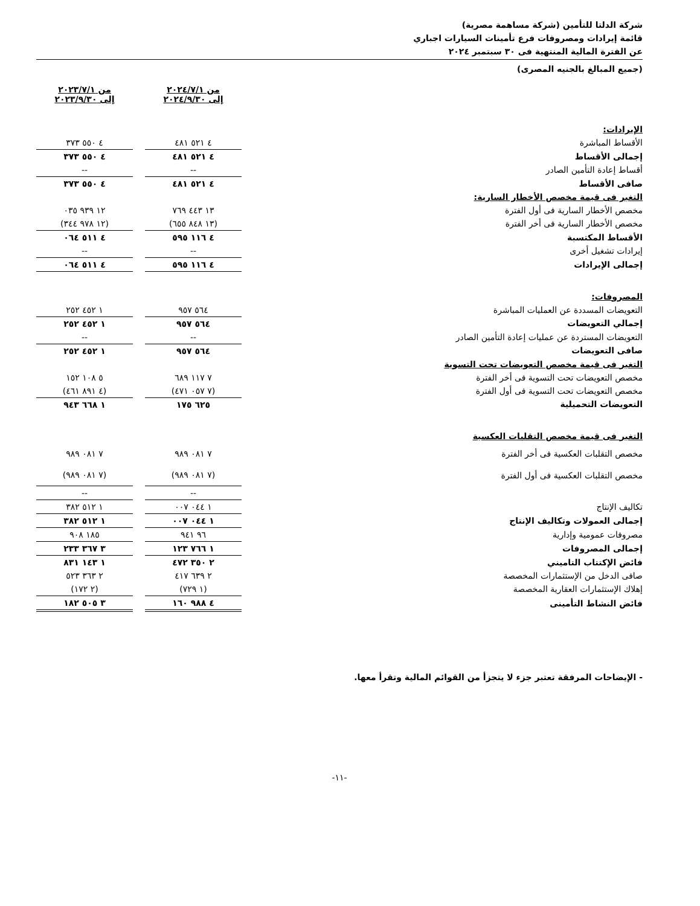شركة الدلتا للتأمين (شركة مساهمة مصرية)
قائمة إيرادات ومصروفات فرع تأمينات السيارات اجباري
عن الفترة المالية المنتهية فى ٣٠ سبتمبر ٢٠٢٤
(جميع المبالغ بالجنيه المصرى)
| | من ٢٠٢٤/٧/١ إلى ٢٠٢٤/٩/٣٠ | | من ٢٠٢٣/٧/١ إلى ٢٠٢٣/٩/٣٠ |
| الإيرادات: | | | |
| الأقساط المباشرة | ٤ ٥٢١ ٤٨١ | | ٤ ٥٥٠ ٣٧٣ |
| إجمالى الأقساط | ٤ ٥٢١ ٤٨١ | | ٤ ٥٥٠ ٣٧٣ |
| أقساط إعادة التأمين الصادر | -- | | -- |
| صافى الأقساط | ٤ ٥٢١ ٤٨١ | | ٤ ٥٥٠ ٣٧٣ |
| التغير فى قيمة مخصص الأخطار السارية: | | | |
| مخصص الأخطار السارية فى أول الفترة | ١٣ ٤٤٣ ٧٦٩ | | ١٢ ٩٣٩ ٠٣٥ |
| مخصص الأخطار السارية فى أخر الفترة | (١٣ ٨٤٨ ٦٥٥) | | (١٢ ٩٧٨ ٣٤٤) |
| الأقساط المكتسبة | ٤ ١١٦ ٥٩٥ | | ٤ ٥١١ ٠٦٤ |
| إيرادات تشغيل أخرى | -- | | -- |
| إجمالى الإيرادات | ٤ ١١٦ ٥٩٥ | | ٤ ٥١١ ٠٦٤ |
| المصروفات: | | | |
| التعويضات المسددة عن العمليات المباشرة | ٥٦٤ ٩٥٧ | | ١ ٤٥٢ ٢٥٢ |
| إجمالي التعويضات | ٥٦٤ ٩٥٧ | | ١ ٤٥٢ ٢٥٢ |
| التعويضات المستردة عن عمليات إعادة التأمين الصادر | -- | | -- |
| صافى التعويضات | ٥٦٤ ٩٥٧ | | ١ ٤٥٢ ٢٥٢ |
| التغير فى قيمة مخصص التعويضات تحت التسوية | | | |
| مخصص التعويضات تحت التسوية فى أخر الفترة | ٧ ١١٧ ٦٨٩ | | ٥ ١٠٨ ١٥٢ |
| مخصص التعويضات تحت التسوية فى أول الفترة | (٧ ٠٥٧ ٤٧١) | | (٤ ٨٩١ ٤٦١) |
| التعويضات التحميلية | ٦٢٥ ١٧٥ | | ١ ٦٦٨ ٩٤٣ |
| التغير فى قيمة مخصص التقلبات العكسية | | | |
| مخصص التقلبات العكسية فى أخر الفترة | ٧ ٠٨١ ٩٨٩ | | ٧ ٠٨١ ٩٨٩ |
| مخصص التقلبات العكسية فى أول الفترة | (٧ ٠٨١ ٩٨٩) | | (٧ ٠٨١ ٩٨٩) |
| | -- | | -- |
| تكاليف الإنتاج | ١ ٠٤٤ ٠٠٧ | | ١ ٥١٢ ٣٨٢ |
| إجمالى العمولات وتكاليف الإنتاج | ١ ٠٤٤ ٠٠٧ | | ١ ٥١٢ ٣٨٢ |
| مصروفات عمومية وإدارية | ٩٦ ٩٤١ | | ١٨٥ ٩٠٨ |
| إجمالى المصروفات | ١ ٧٦٦ ١٢٣ | | ٣ ٣٦٧ ٢٣٣ |
| فائض الإكتتاب التاميني | ٢ ٣٥٠ ٤٧٢ | | ١ ١٤٣ ٨٣١ |
| صافى الدخل من الإستثمارات المخصصة | ٢ ٦٣٩ ٤١٧ | | ٢ ٣٦٣ ٥٢٣ |
| إهلاك الإستثمارات العقارية المخصصة | (١ ٧٢٩) | | (٢ ١٧٢) |
| فائض النشاط التأمينى | ٤ ٩٨٨ ١٦٠ | | ٣ ٥٠٥ ١٨٢ |
- الإيضاحات المرفقة تعتبر جزء لا يتجزأ من القوائم المالية وتقرأ معها.
-١١-